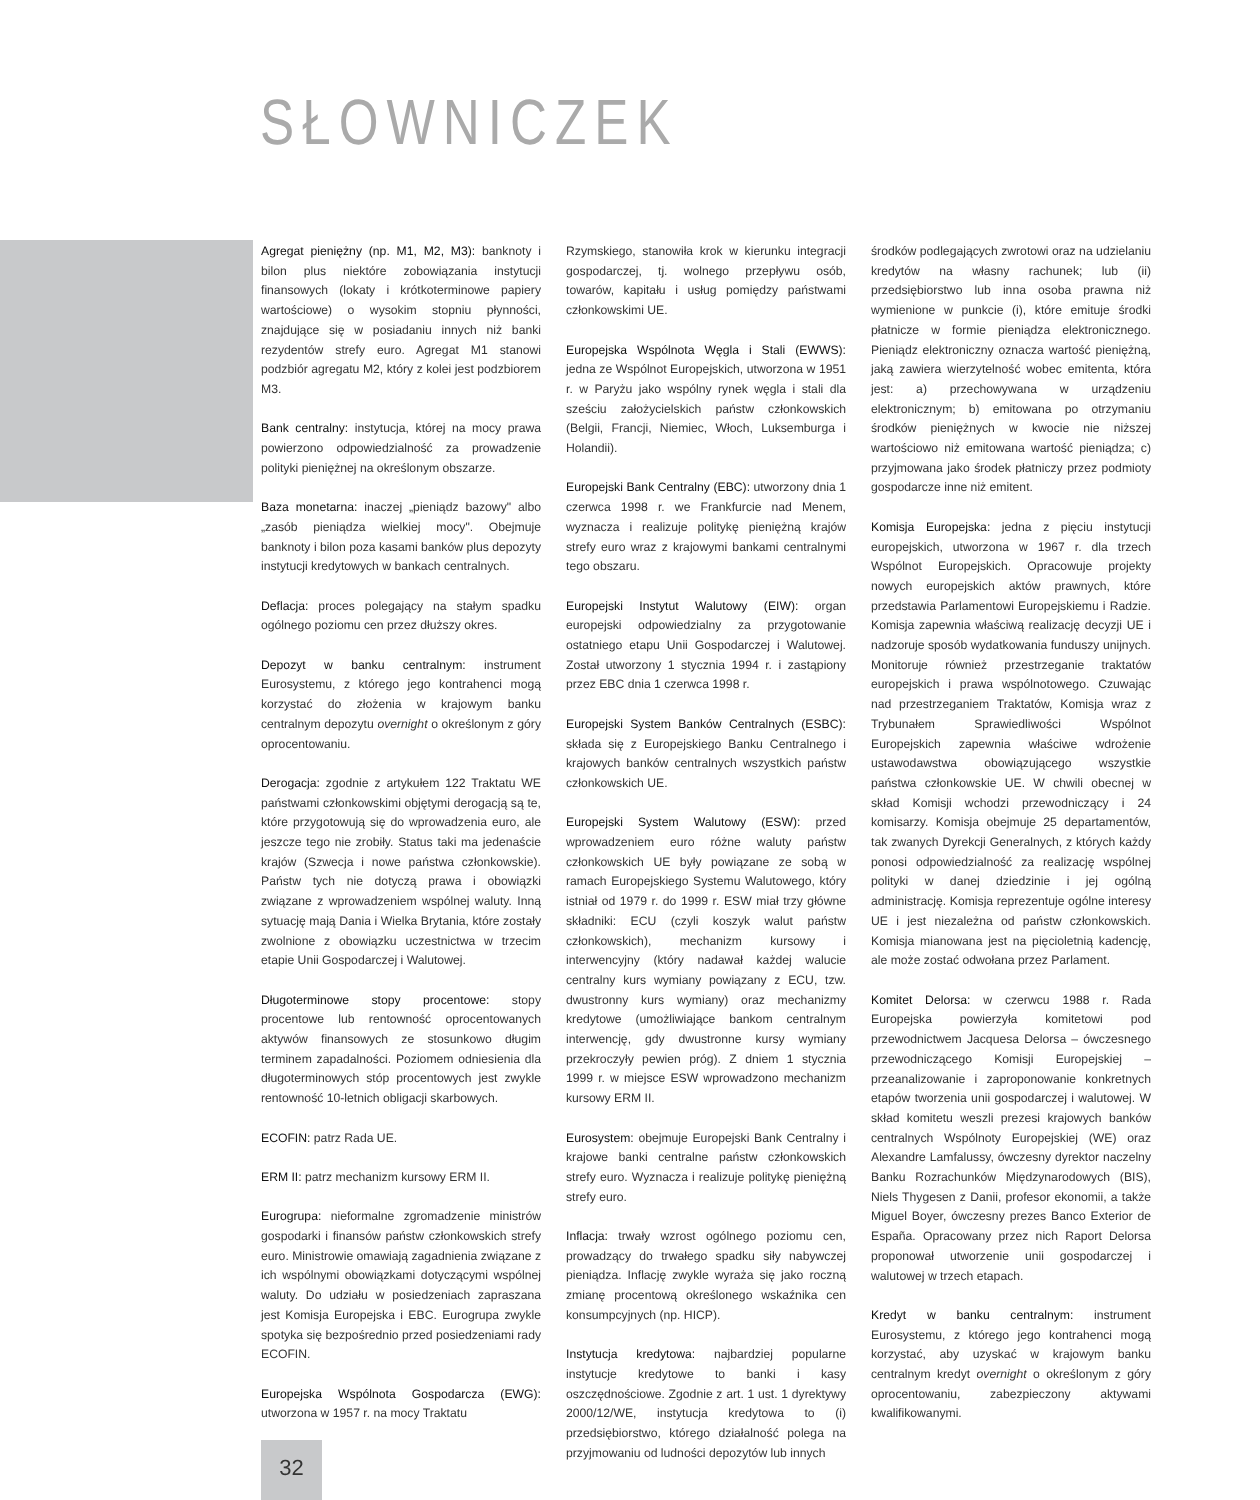SŁOWNICZEK
Agregat pieniężny (np. M1, M2, M3): banknoty i bilon plus niektóre zobowiązania instytucji finansowych (lokaty i krótkoterminowe papiery wartościowe) o wysokim stopniu płynności, znajdujące się w posiadaniu innych niż banki rezydentów strefy euro. Agregat M1 stanowi podzbiór agregatu M2, który z kolei jest podzbiorem M3.
Bank centralny: instytucja, której na mocy prawa powierzono odpowiedzialność za prowadzenie polityki pieniężnej na określonym obszarze.
Baza monetarna: inaczej „pieniądz bazowy" albo „zasób pieniądza wielkiej mocy". Obejmuje banknoty i bilon poza kasami banków plus depozyty instytucji kredytowych w bankach centralnych.
Deflacja: proces polegający na stałym spadku ogólnego poziomu cen przez dłuższy okres.
Depozyt w banku centralnym: instrument Eurosystemu, z którego jego kontrahenci mogą korzystać do złożenia w krajowym banku centralnym depozytu overnight o określonym z góry oprocentowaniu.
Derogacja: zgodnie z artykułem 122 Traktatu WE państwami członkowskimi objętymi derogacją są te, które przygotowują się do wprowadzenia euro, ale jeszcze tego nie zrobiły. Status taki ma jedenaście krajów (Szwecja i nowe państwa członkowskie). Państw tych nie dotyczą prawa i obowiązki związane z wprowadzeniem wspólnej waluty. Inną sytuację mają Dania i Wielka Brytania, które zostały zwolnione z obowiązku uczestnictwa w trzecim etapie Unii Gospodarczej i Walutowej.
Długoterminowe stopy procentowe: stopy procentowe lub rentowność oprocentowanych aktywów finansowych ze stosunkowo długim terminem zapadalności. Poziomem odniesienia dla długoterminowych stóp procentowych jest zwykle rentowność 10-letnich obligacji skarbowych.
ECOFIN: patrz Rada UE.
ERM II: patrz mechanizm kursowy ERM II.
Eurogrupa: nieformalne zgromadzenie ministrów gospodarki i finansów państw członkowskich strefy euro. Ministrowie omawiają zagadnienia związane z ich wspólnymi obowiązkami dotyczącymi wspólnej waluty. Do udziału w posiedzeniach zapraszana jest Komisja Europejska i EBC. Eurogrupa zwykle spotyka się bezpośrednio przed posiedzeniami rady ECOFIN.
Europejska Wspólnota Gospodarcza (EWG): utworzona w 1957 r. na mocy Traktatu
Rzymskiego, stanowiła krok w kierunku integracji gospodarczej, tj. wolnego przepływu osób, towarów, kapitału i usług pomiędzy państwami członkowskimi UE.
Europejska Wspólnota Węgla i Stali (EWWS): jedna ze Wspólnot Europejskich, utworzona w 1951 r. w Paryżu jako wspólny rynek węgla i stali dla sześciu założycielskich państw członkowskich (Belgii, Francji, Niemiec, Włoch, Luksemburga i Holandii).
Europejski Bank Centralny (EBC): utworzony dnia 1 czerwca 1998 r. we Frankfurcie nad Menem, wyznacza i realizuje politykę pieniężną krajów strefy euro wraz z krajowymi bankami centralnymi tego obszaru.
Europejski Instytut Walutowy (EIW): organ europejski odpowiedzialny za przygotowanie ostatniego etapu Unii Gospodarczej i Walutowej. Został utworzony 1 stycznia 1994 r. i zastąpiony przez EBC dnia 1 czerwca 1998 r.
Europejski System Banków Centralnych (ESBC): składa się z Europejskiego Banku Centralnego i krajowych banków centralnych wszystkich państw członkowskich UE.
Europejski System Walutowy (ESW): przed wprowadzeniem euro różne waluty państw członkowskich UE były powiązane ze sobą w ramach Europejskiego Systemu Walutowego, który istniał od 1979 r. do 1999 r. ESW miał trzy główne składniki: ECU (czyli koszyk walut państw członkowskich), mechanizm kursowy i interwencyjny (który nadawał każdej walucie centralny kurs wymiany powiązany z ECU, tzw. dwustronny kurs wymiany) oraz mechanizmy kredytowe (umożliwiające bankom centralnym interwencję, gdy dwustronne kursy wymiany przekroczyły pewien próg). Z dniem 1 stycznia 1999 r. w miejsce ESW wprowadzono mechanizm kursowy ERM II.
Eurosystem: obejmuje Europejski Bank Centralny i krajowe banki centralne państw członkowskich strefy euro. Wyznacza i realizuje politykę pieniężną strefy euro.
Inflacja: trwały wzrost ogólnego poziomu cen, prowadzący do trwałego spadku siły nabywczej pieniądza. Inflację zwykle wyraża się jako roczną zmianę procentową określonego wskaźnika cen konsumpcyjnych (np. HICP).
Instytucja kredytowa: najbardziej popularne instytucje kredytowe to banki i kasy oszczędnościowe. Zgodnie z art. 1 ust. 1 dyrektywy 2000/12/WE, instytucja kredytowa to (i) przedsiębiorstwo, którego działalność polega na przyjmowaniu od ludności depozytów lub innych
środków podlegających zwrotowi oraz na udzielaniu kredytów na własny rachunek; lub (ii) przedsiębiorstwo lub inna osoba prawna niż wymienione w punkcie (i), które emituje środki płatnicze w formie pieniądza elektronicznego. Pieniądz elektroniczny oznacza wartość pieniężną, jaką zawiera wierzytelność wobec emitenta, która jest: a) przechowywana w urządzeniu elektronicznym; b) emitowana po otrzymaniu środków pieniężnych w kwocie nie niższej wartościowo niż emitowana wartość pieniądza; c) przyjmowana jako środek płatniczy przez podmioty gospodarcze inne niż emitent.
Komisja Europejska: jedna z pięciu instytucji europejskich, utworzona w 1967 r. dla trzech Wspólnot Europejskich. Opracowuje projekty nowych europejskich aktów prawnych, które przedstawia Parlamentowi Europejskiemu i Radzie. Komisja zapewnia właściwą realizację decyzji UE i nadzoruje sposób wydatkowania funduszy unijnych. Monitoruje również przestrzeganie traktatów europejskich i prawa wspólnotowego. Czuwając nad przestrzeganiem Traktatów, Komisja wraz z Trybunałem Sprawiedliwości Wspólnot Europejskich zapewnia właściwe wdrożenie ustawodawstwa obowiązującego wszystkie państwa członkowskie UE. W chwili obecnej w skład Komisji wchodzi przewodniczący i 24 komisarzy. Komisja obejmuje 25 departamentów, tak zwanych Dyrekcji Generalnych, z których każdy ponosi odpowiedzialność za realizację wspólnej polityki w danej dziedzinie i jej ogólną administrację. Komisja reprezentuje ogólne interesy UE i jest niezależna od państw członkowskich. Komisja mianowana jest na pięcioletnią kadencję, ale może zostać odwołana przez Parlament.
Komitet Delorsa: w czerwcu 1988 r. Rada Europejska powierzyła komitetowi pod przewodnictwem Jacquesa Delorsa – ówczesnego przewodniczącego Komisji Europejskiej – przeanalizowanie i zaproponowanie konkretnych etapów tworzenia unii gospodarczej i walutowej. W skład komitetu weszli prezesi krajowych banków centralnych Wspólnoty Europejskiej (WE) oraz Alexandre Lamfalussy, ówczesny dyrektor naczelny Banku Rozrachunków Międzynarodowych (BIS), Niels Thygesen z Danii, profesor ekonomii, a także Miguel Boyer, ówczesny prezes Banco Exterior de España. Opracowany przez nich Raport Delorsa proponował utworzenie unii gospodarczej i walutowej w trzech etapach.
Kredyt w banku centralnym: instrument Eurosystemu, z którego jego kontrahenci mogą korzystać, aby uzyskać w krajowym banku centralnym kredyt overnight o określonym z góry oprocentowaniu, zabezpieczony aktywami kwalifikowanymi.
32